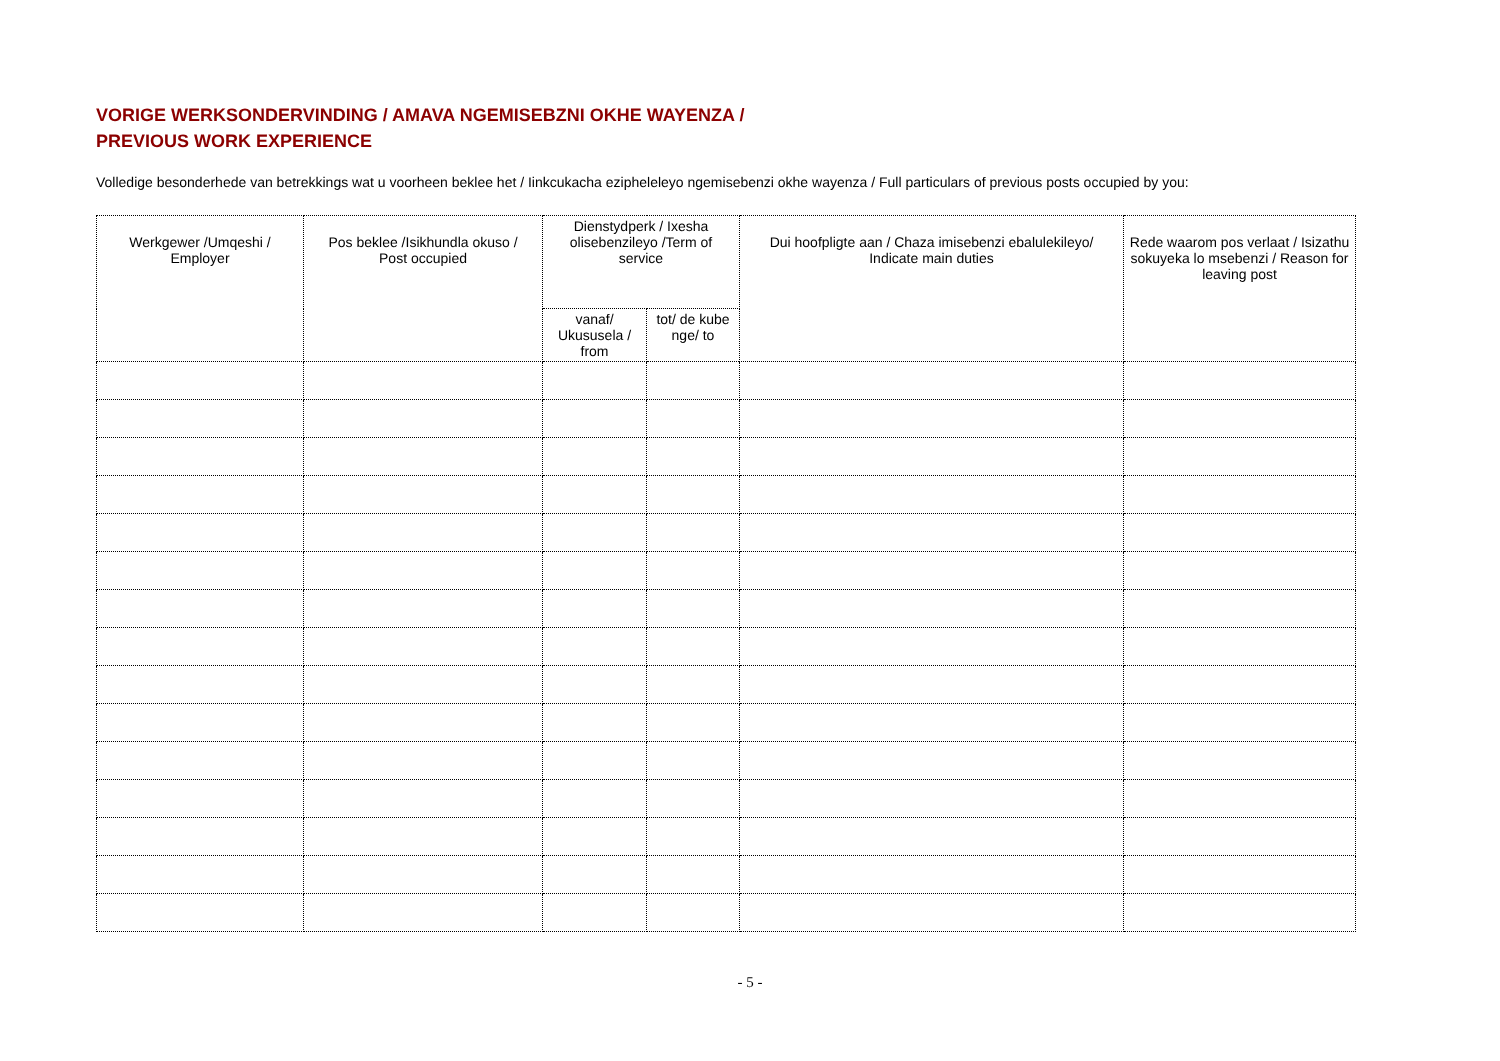VORIGE WERKSONDERVINDING / AMAVA NGEMISEBZNI OKHE WAYENZA /
PREVIOUS WORK EXPERIENCE
Volledige besonderhede van betrekkings wat u voorheen beklee het / Iinkcukacha ezipheleleyo ngemisebenzi okhe wayenza / Full particulars of previous posts occupied by you:
| Werkgewer /Umqeshi / Employer | Pos beklee /Isikhundla okuso / Post occupied | Dienstydperk / Ixesha olisebenzileyo /Term of service | | Dui hoofpligte aan / Chaza imisebenzi ebalulekileyo/ Indicate main duties | Rede waarom pos verlaat / Isizathu sokuyeka lo msebenzi / Reason for leaving post |
| --- | --- | --- | --- | --- | --- |
| | | vanaf/ Ukususela / from | tot/ de kube nge/ to | | |
- 5 -